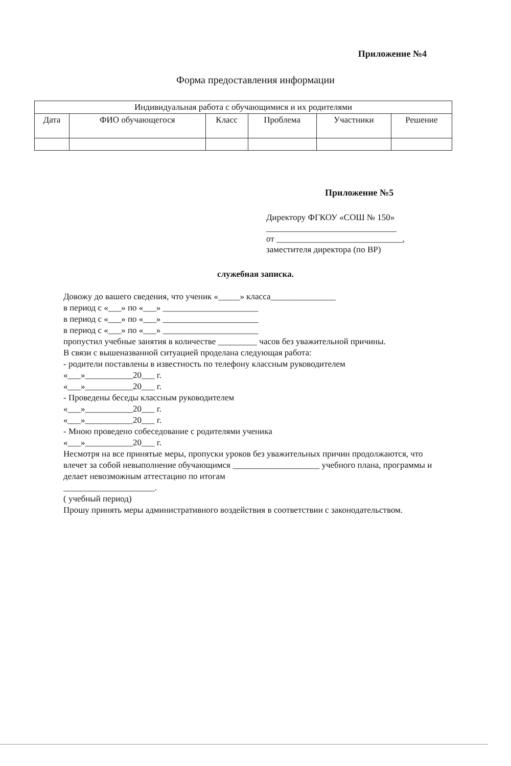Приложение №4
Форма предоставления информации
| Индивидуальная работа с обучающимися и их родителями | | | | | |
| --- | --- | --- | --- | --- | --- |
| Дата | ФИО обучающегося | Класс | Проблема | Участники | Решение |
Приложение №5
Директору ФГКОУ «СОШ № 150»
______________________________
от _____________________________,
заместителя директора (по ВР)
служебная записка.
Довожу до вашего сведения, что ученик «_____» класса_______________
в период с «___» по «___» ______________________
в период с «___» по «___» ______________________
в период с «___» по «___» ______________________
пропустил учебные занятия в количестве _________ часов без уважительной причины.
В связи с вышеназванной ситуацией проделана следующая работа:
- родители поставлены в известность по телефону классным руководителем
«___»___________20___ г.
«___»___________20___ г.
- Проведены беседы классным руководителем
«___»___________20___ г.
«___»___________20___ г.
- Мною проведено собеседование с родителями ученика
«___»___________20___ г.
Несмотря на все принятые меры, пропуски уроков без уважительных причин продолжаются, что влечет за собой невыполнение обучающимся ____________________ учебного плана, программы и делает невозможным аттестацию по итогам
_____________________.
( учебный период)
Прошу принять меры административного воздействия в соответствии с законодательством.